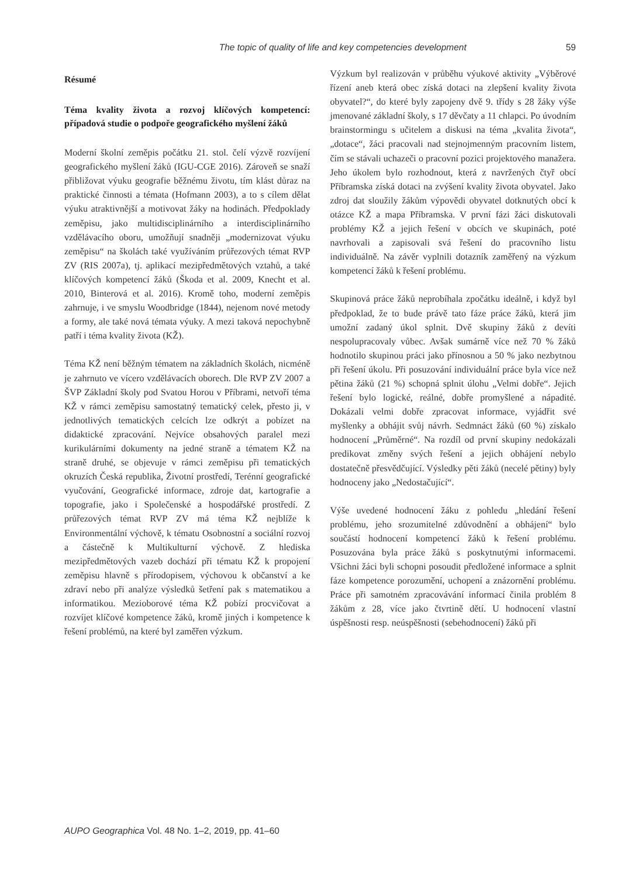The topic of quality of life and key competencies development 59
Résumé
Téma kvality života a rozvoj klíčových kompetencí: případová studie o podpoře geografického myšlení žáků
Moderní školní zeměpis počátku 21. stol. čelí výzvě rozvíjení geografického myšlení žáků (IGU-CGE 2016). Zároveň se snaží přibližovat výuku geografie běžnému životu, tím klást důraz na praktické činnosti a témata (Hofmann 2003), a to s cílem dělat výuku atraktivnější a motivovat žáky na hodinách. Předpoklady zeměpisu, jako multidisciplinárního a interdisciplinárního vzdělávacího oboru, umožňují snadněji „modernizovat výuku zeměpisu“ na školách také využíváním průřezových témat RVP ZV (RIS 2007a), tj. aplikací mezipředmětových vztahů, a také klíčových kompetencí žáků (Škoda et al. 2009, Knecht et al. 2010, Binterová et al. 2016). Kromě toho, moderní zeměpis zahrnuje, i ve smyslu Woodbridge (1844), nejenom nové metody a formy, ale také nová témata výuky. A mezi taková nepochybně patří i téma kvality života (KŽ).
Téma KŽ není běžným tématem na základních školách, nicméně je zahrnuto ve vícero vzdělávacích oborech. Dle RVP ZV 2007 a ŠVP Základní školy pod Svatou Horou v Příbrami, netvoří téma KŽ v rámci zeměpisu samostatný tematický celek, přesto ji, v jednotlivých tematických celcích lze odkrýt a pobízet na didaktické zpracování. Nejvíce obsahových paralel mezi kurikulárními dokumenty na jedné straně a tématem KŽ na straně druhé, se objevuje v rámci zeměpisu při tematických okruzích Česká republika, Životní prostředí, Terénní geografické vyučování, Geografické informace, zdroje dat, kartografie a topografie, jako i Společenské a hospodářské prostředí. Z průřezových témat RVP ZV má téma KŽ nejblíže k Environmentální výchově, k tématu Osobnostní a sociální rozvoj a částečně k Multikulturní výchově. Z hlediska mezipředmětových vazeb dochází při tématu KŽ k propojení zeměpisu hlavně s přírodopisem, výchovou k občanství a ke zdraví nebo při analýze výsledků šetření pak s matematikou a informatikou. Mezioborové téma KŽ pobízí procvičovat a rozvíjet klíčové kompetence žáků, kromě jiných i kompetence k řešení problémů, na které byl zaměřen výzkum.
Výzkum byl realizován v průběhu výukové aktivity „Výběrové řízení aneb která obec získá dotaci na zlepšení kvality života obyvatel?“, do které byly zapojeny dvě 9. třídy s 28 žáky výše jmenované základní školy, s 17 děvčaty a 11 chlapci. Po úvodním brainstormingu s učitelem a diskusi na téma „kvalita života“, „dotace“, žáci pracovali nad stejnojmenným pracovním listem, čím se stávali uchazeči o pracovní pozici projektového manažera. Jeho úkolem bylo rozhodnout, která z navržených čtyř obcí Příbramska získá dotaci na zvýšení kvality života obyvatel. Jako zdroj dat sloužily žákům výpovědi obyvatel dotknutých obcí k otázce KŽ a mapa Příbramska. V první fázi žáci diskutovali problémy KŽ a jejich řešení v obcích ve skupinách, poté navrhovali a zapisovali svá řešení do pracovního listu individuálně. Na závěr vyplnili dotazník zaměřený na výzkum kompetencí žáků k řešení problému.
Skupinová práce žáků neprobíhala zpočátku ideálně, i když byl předpoklad, že to bude právě tato fáze práce žáků, která jim umožní zadaný úkol splnit. Dvě skupiny žáků z devíti nespolupracovaly vůbec. Avšak sumárně více než 70 % žáků hodnotilo skupinou práci jako přínosnou a 50 % jako nezbytnou při řešení úkolu. Při posuzování individuální práce byla více než pětina žáků (21 %) schopná splnit úlohu „Velmi dobře“. Jejich řešení bylo logické, reálné, dobře promyšlené a nápadité. Dokázali velmi dobře zpracovat informace, vyjádřit své myšlenky a obhájit svůj návrh. Sedmnáct žáků (60 %) získalo hodnocení „Průměrné“. Na rozdíl od první skupiny nedokázali predikovat změny svých řešení a jejich obhájení nebylo dostatečně přesvědčující. Výsledky pěti žáků (necelé pětiny) byly hodnoceny jako „Nedostačující“.
Výše uvedené hodnocení žáku z pohledu „hledání řešení problému, jeho srozumitelné zdůvodnění a obhájení“ bylo součástí hodnocení kompetencí žáků k řešení problému. Posuzována byla práce žáků s poskytnutými informacemi. Všichni žáci byli schopni posoudit předložené informace a splnit fáze kompetence porozumění, uchopení a znázornění problému. Práce při samotném zpracovávání informací činila problém 8 žákům z 28, více jako čtvrtině dětí. U hodnocení vlastní úspěšnosti resp. neúspěšnosti (sebehodnocení) žáků při
AUPO Geographica Vol. 48 No. 1–2, 2019, pp. 41–60